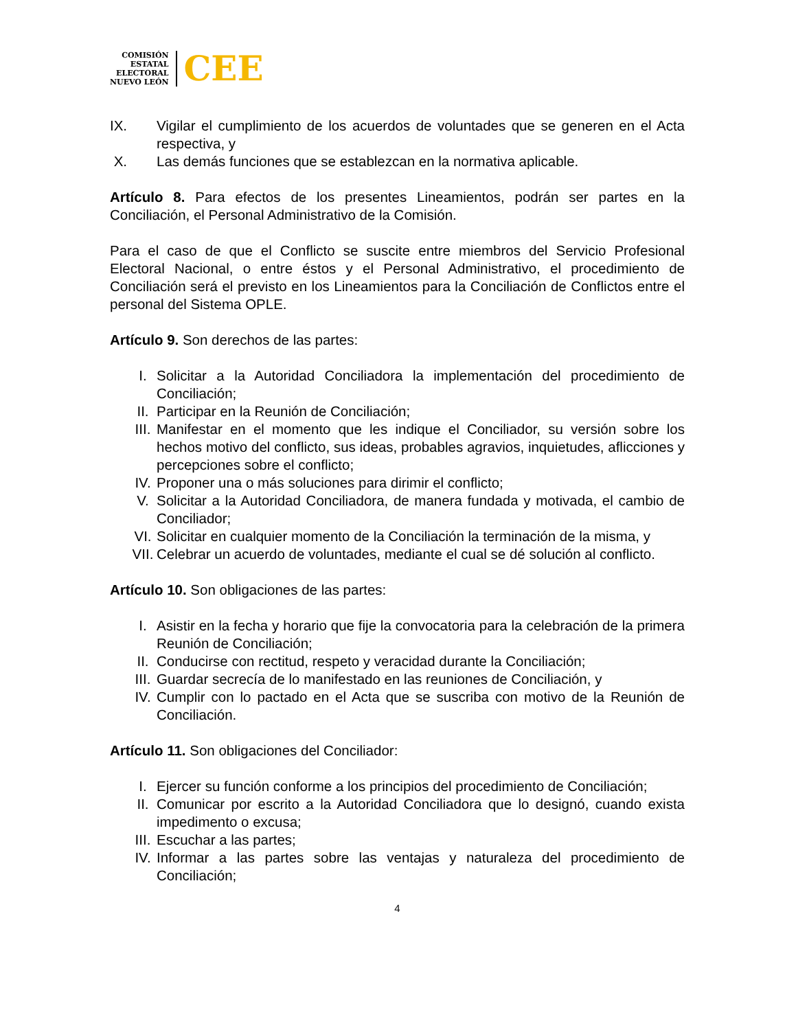COMISIÓN
ESTATAL
ELECTORAL
NUEVO LEÓN
CEE
IX. Vigilar el cumplimiento de los acuerdos de voluntades que se generen en el Acta respectiva, y
X. Las demás funciones que se establezcan en la normativa aplicable.
Artículo 8. Para efectos de los presentes Lineamientos, podrán ser partes en la Conciliación, el Personal Administrativo de la Comisión.
Para el caso de que el Conflicto se suscite entre miembros del Servicio Profesional Electoral Nacional, o entre éstos y el Personal Administrativo, el procedimiento de Conciliación será el previsto en los Lineamientos para la Conciliación de Conflictos entre el personal del Sistema OPLE.
Artículo 9. Son derechos de las partes:
I. Solicitar a la Autoridad Conciliadora la implementación del procedimiento de Conciliación;
II. Participar en la Reunión de Conciliación;
III. Manifestar en el momento que les indique el Conciliador, su versión sobre los hechos motivo del conflicto, sus ideas, probables agravios, inquietudes, aflicciones y percepciones sobre el conflicto;
IV. Proponer una o más soluciones para dirimir el conflicto;
V. Solicitar a la Autoridad Conciliadora, de manera fundada y motivada, el cambio de Conciliador;
VI. Solicitar en cualquier momento de la Conciliación la terminación de la misma, y
VII. Celebrar un acuerdo de voluntades, mediante el cual se dé solución al conflicto.
Artículo 10. Son obligaciones de las partes:
I. Asistir en la fecha y horario que fije la convocatoria para la celebración de la primera Reunión de Conciliación;
II. Conducirse con rectitud, respeto y veracidad durante la Conciliación;
III. Guardar secrecía de lo manifestado en las reuniones de Conciliación, y
IV. Cumplir con lo pactado en el Acta que se suscriba con motivo de la Reunión de Conciliación.
Artículo 11. Son obligaciones del Conciliador:
I. Ejercer su función conforme a los principios del procedimiento de Conciliación;
II. Comunicar por escrito a la Autoridad Conciliadora que lo designó, cuando exista impedimento o excusa;
III. Escuchar a las partes;
IV. Informar a las partes sobre las ventajas y naturaleza del procedimiento de Conciliación;
4